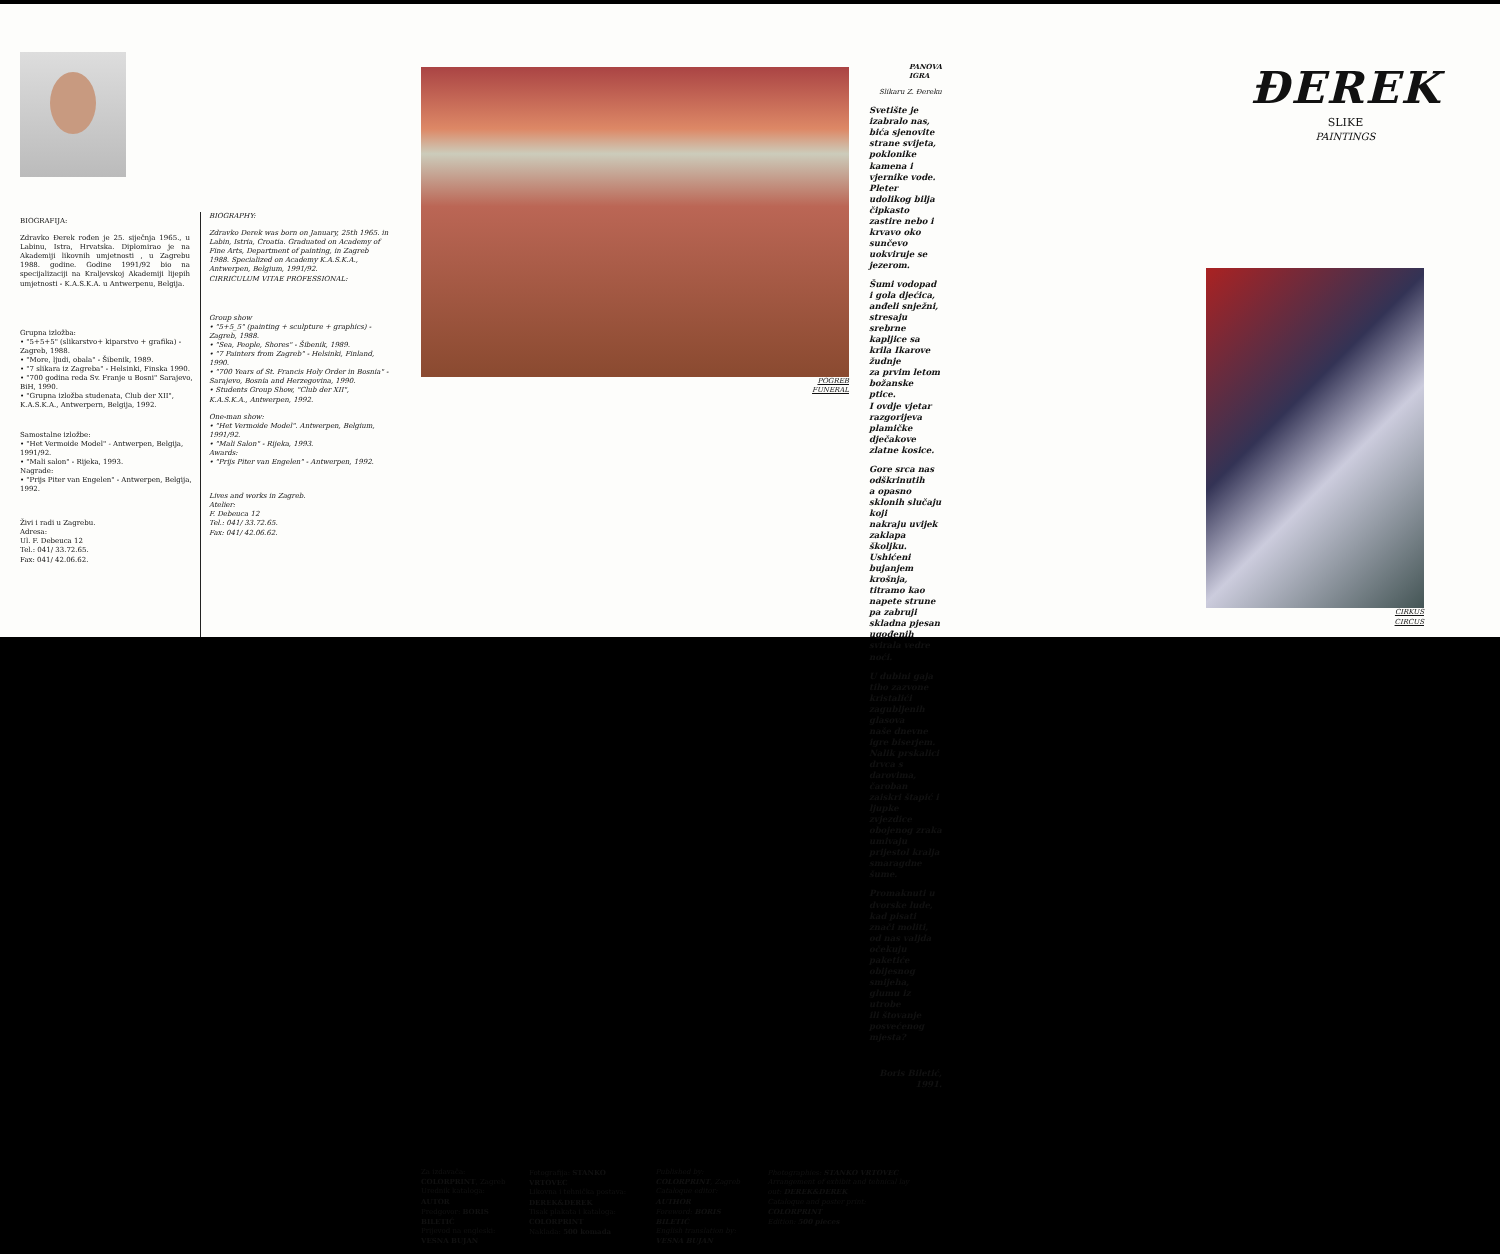BIOGRAFIJA:
Zdravko Đerek rođen je 25. siječnja 1965., u Labinu, Istra, Hrvatska. Diplomirao je na Akademiji likovnih umjetnosti , u Zagrebu 1988. godine. Godine 1991/92 bio na specijalizaciji na Kraljevskoj Akademiji lijepih umjetnosti - K.A.S.K.A. u Antwerpenu, Belgija.
Grupna izložba:
• "5+5+5" (slikarstvo+ kiparstvo + grafika) - Zagreb, 1988.
• "More, ljudi, obala" - Šibenik, 1989.
• "7 slikara iz Zagreba" - Helsinki, Finska 1990.
• "700 godina reda Sv. Franje u Bosni" Sarajevo, BiH, 1990.
• "Grupna izložba studenata, Club der XII", K.A.S.K.A., Antwerpern, Belgija, 1992.
Samostalne izložbe:
• "Het Vermoide Model" - Antwerpen, Belgija, 1991/92.
• "Mali salon" - Rijeka, 1993.
Nagrade:
• "Prijs Piter van Engelen" - Antwerpen, Belgija, 1992.
Živi i radi u Zagrebu.
Adresa:
Ul. F. Debeuca 12
Tel.: 041/ 33.72.65.
Fax: 041/ 42.06.62.
BIOGRAPHY:
Zdravko Derek was born on January, 25th 1965. in Labin, Istria, Croatia. Graduated on Academy of Fine Arts, Department of painting, in Zagreb 1988. Specialized on Academy K.A.S.K.A., Antwerpen, Belgium, 1991/92.
CIRRICULUM VITAE PROFESSIONAL:
Group show
• "5+5_5" (painting + sculpture + graphics) - Zagreb, 1988.
• "Sea, People, Shores" - Šibenik, 1989.
• "7 Painters from Zagreb" - Helsinki, Finland, 1990.
• "700 Years of St. Francis Holy Order in Bosnia" - Sarajevo, Bosnia and Herzegovina, 1990.
• Students Group Show, "Club der XII", K.A.S.K.A., Antwerpen, 1992.
One-man show:
• "Het Vermoide Model". Antwerpen, Belgium, 1991/92.
• "Mali Salon" - Rijeka, 1993.
Awards:
• "Prijs Piter van Engelen" - Antwerpen, 1992.
Lives and works in Zagreb.
Atelier:
F. Debeuca 12
Tel.: 041/ 33.72.65.
Fax: 041/ 42.06.62.
POGREB
FUNERAL
PANOVA IGRA
Slikaru Z. Đereku
Svetište je izabralo nas,
bića sjenovite strane svijeta,
poklonike kamena i vjernike vode.
Pleter udolikog bilja čipkasto
zastire nebo i krvavo oko
sunčevo uokviruje se jezerom.
Šumi vodopad i gola djećica,
anđeli snježni, stresaju srebrne
kapljice sa krila Ikarove žudnje
za prvim letom božanske ptice.
I ovdje vjetar razgorijeva
plamičke dječakove zlatne kosice.
Gore srca nas odškrinutih
a opasno sklonih slučaju koji
nakraju uvijek zaklapa školjku.
Ushićeni bujanjem krošnja,
titramo kao napete strune
pa zabruji skladna pjesan
ugođenih svirala vedre noći.
U dubini gaja tiho zazvone
kristalići zagubljenih glasova
naše dnevne igre biserjem.
Nalik prskalici drvca s darovima,
čaroban zaiskri štapić i ljupke
zvjezdice obojenog zraka umivaju
prijestol kralja smaragdne šume.
Promaknuti u dvorske lude,
kad pisati znači moliti,
od nas valjda očekuju paketiće
obijesnog smijeha, glumu iz utrobe
ili štovanje posvećenog mjesta?
Boris Biletić, 1991.
Za izdavača: COLORPRINT, Zagreb
Urednik kataloga: AUTOR
Predgovor: BORIS BILETIĆ
Prijevod na engleski: VESNA BUJAN
Fotografija: STANKO VRTOVEC
Likovna i tehnička postava: DEREK&DEREK
Tisak plakata i kataloga: COLORPRINT
Naklada: 500 komada
Published by: COLORPRINT, Zagreb
Cataloque editor: AUTHOR
Foreword: BORIS BILETIĆ
English translation by: VESNA BUJAN
Photographies: STANKO VRTOVEC
Arrangement of exhibit and tehnical lay out: DEREK&DEREK
Cataloque and poster print: COLORPRINT
Edition: 500 pieces
ĐEREK
SLIKE
PAINTINGS
CIRKUS
CIRCUS